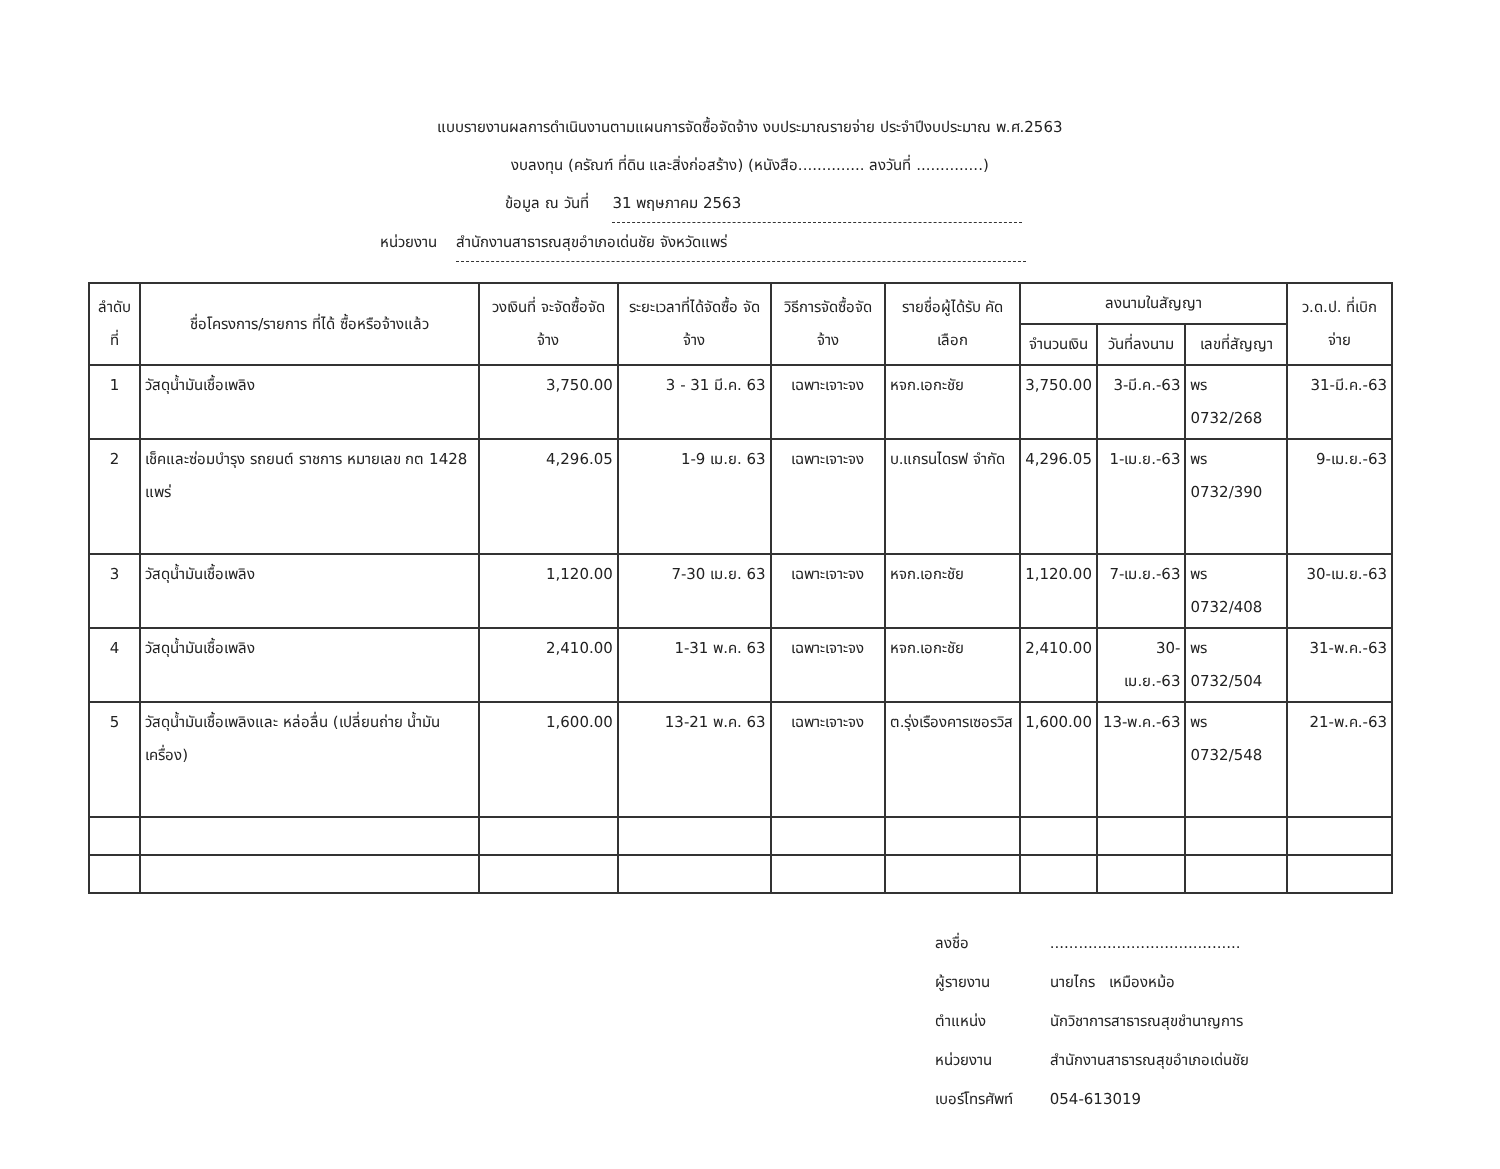แบบรายงานผลการดำเนินงานตามแผนการจัดซื้อจัดจ้าง งบประมาณรายจ่าย ประจำปีงบประมาณ พ.ศ.2563
งบลงทุน (ครัณฑ์ ที่ดิน และสิ่งก่อสร้าง) (หนังสือ.............. ลงวันที่ ..............)
ข้อมูล ณ วันที่ 31 พฤษภาคม 2563
หน่วยงาน สำนักงานสาธารณสุขอำเภอเด่นชัย จังหวัดแพร่
| ลำดับที่ | ชื่อโครงการ/รายการ ที่ได้ ซื้อหรือจ้างแล้ว | วงเงินที่ จะจัดซื้อจัดจ้าง | ระยะเวลาที่ได้จัดซื้อ จัดจ้าง | วิธีการจัดซื้อจัดจ้าง | รายชื่อผู้ได้รับ คัดเลือก | ลงนามในสัญญา | | | ว.ด.ป. ที่เบิกจ่าย |
| --- | --- | --- | --- | --- | --- | --- | --- | --- | --- |
| | | | | | | จำนวนเงิน | วันที่ลงนาม | เลขที่สัญญา | |
| 1 | วัสดุน้ำมันเชื้อเพลิง | 3,750.00 | 3 - 31 มี.ค. 63 | เฉพาะเจาะจง | หจก.เอกะชัย | 3,750.00 | 3-มี.ค.-63 | พร 0732/268 | 31-มี.ค.-63 |
| 2 | เช็คและซ่อมบำรุง รถยนต์ ราชการ หมายเลข กต 1428 แพร่ | 4,296.05 | 1-9 เม.ย. 63 | เฉพาะเจาะจง | บ.แกรนไดรฟ จำกัด | 4,296.05 | 1-เม.ย.-63 | พร 0732/390 | 9-เม.ย.-63 |
| 3 | วัสดุน้ำมันเชื้อเพลิง | 1,120.00 | 7-30 เม.ย. 63 | เฉพาะเจาะจง | หจก.เอกะชัย | 1,120.00 | 7-เม.ย.-63 | พร 0732/408 | 30-เม.ย.-63 |
| 4 | วัสดุน้ำมันเชื้อเพลิง | 2,410.00 | 1-31 พ.ค. 63 | เฉพาะเจาะจง | หจก.เอกะชัย | 2,410.00 | 30-เม.ย.-63 | พร 0732/504 | 31-พ.ค.-63 |
| 5 | วัสดุน้ำมันเชื้อเพลิงและ หล่อลื่น (เปลี่ยนถ่าย น้ำมันเครื่อง) | 1,600.00 | 13-21 พ.ค. 63 | เฉพาะเจาะจง | ต.รุ่งเรืองคารเซอรวิส | 1,600.00 | 13-พ.ค.-63 | พร 0732/548 | 21-พ.ค.-63 |
ลงชื่อ ........................................
ผู้รายงาน นายไกร เหมืองหม้อ
ตำแหน่ง นักวิชาการสาธารณสุขชำนาญการ
หน่วยงาน สำนักงานสาธารณสุขอำเภอเด่นชัย
เบอร์โทรศัพท์ 054-613019